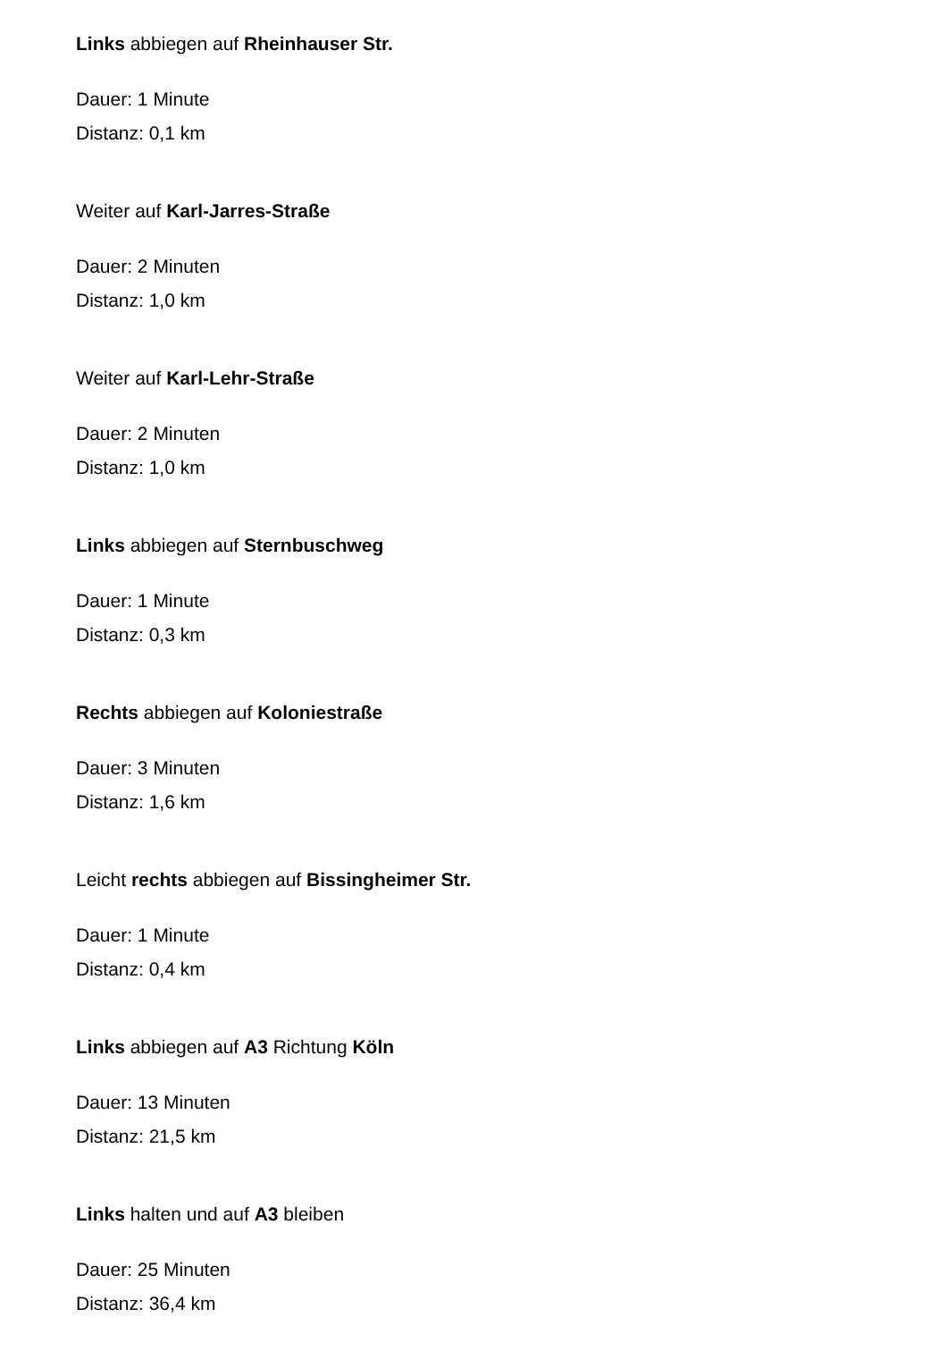Links abbiegen auf Rheinhauser Str.
Dauer: 1 Minute
Distanz: 0,1 km
Weiter auf Karl-Jarres-Straße
Dauer: 2 Minuten
Distanz: 1,0 km
Weiter auf Karl-Lehr-Straße
Dauer: 2 Minuten
Distanz: 1,0 km
Links abbiegen auf Sternbuschweg
Dauer: 1 Minute
Distanz: 0,3 km
Rechts abbiegen auf Koloniestraße
Dauer: 3 Minuten
Distanz: 1,6 km
Leicht rechts abbiegen auf Bissingheimer Str.
Dauer: 1 Minute
Distanz: 0,4 km
Links abbiegen auf A3 Richtung Köln
Dauer: 13 Minuten
Distanz: 21,5 km
Links halten und auf A3 bleiben
Dauer: 25 Minuten
Distanz: 36,4 km